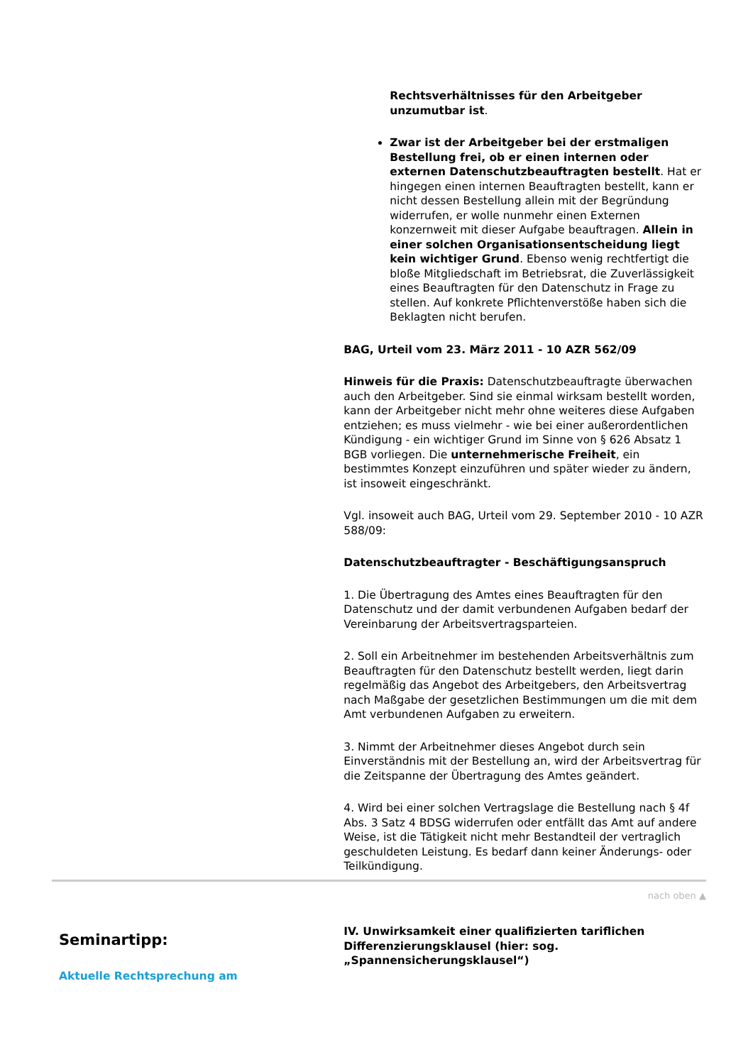Rechtsverhältnisses für den Arbeitgeber unzumutbar ist.
Zwar ist der Arbeitgeber bei der erstmaligen Bestellung frei, ob er einen internen oder externen Datenschutzbeauftragten bestellt. Hat er hingegen einen internen Beauftragten bestellt, kann er nicht dessen Bestellung allein mit der Begründung widerrufen, er wolle nunmehr einen Externen konzernweit mit dieser Aufgabe beauftragen. Allein in einer solchen Organisationsentscheidung liegt kein wichtiger Grund. Ebenso wenig rechtfertigt die bloße Mitgliedschaft im Betriebsrat, die Zuverlässigkeit eines Beauftragten für den Datenschutz in Frage zu stellen. Auf konkrete Pflichtenverstöße haben sich die Beklagten nicht berufen.
BAG, Urteil vom 23. März 2011 - 10 AZR 562/09
Hinweis für die Praxis: Datenschutzbeauftragte überwachen auch den Arbeitgeber. Sind sie einmal wirksam bestellt worden, kann der Arbeitgeber nicht mehr ohne weiteres diese Aufgaben entziehen; es muss vielmehr - wie bei einer außerordentlichen Kündigung - ein wichtiger Grund im Sinne von § 626 Absatz 1 BGB vorliegen. Die unternehmerische Freiheit, ein bestimmtes Konzept einzuführen und später wieder zu ändern, ist insoweit eingeschränkt.
Vgl. insoweit auch BAG, Urteil vom 29. September 2010 - 10 AZR 588/09:
Datenschutzbeauftragter - Beschäftigungsanspruch
1. Die Übertragung des Amtes eines Beauftragten für den Datenschutz und der damit verbundenen Aufgaben bedarf der Vereinbarung der Arbeitsvertragsparteien.
2. Soll ein Arbeitnehmer im bestehenden Arbeitsverhältnis zum Beauftragten für den Datenschutz bestellt werden, liegt darin regelmäßig das Angebot des Arbeitgebers, den Arbeitsvertrag nach Maßgabe der gesetzlichen Bestimmungen um die mit dem Amt verbundenen Aufgaben zu erweitern.
3. Nimmt der Arbeitnehmer dieses Angebot durch sein Einverständnis mit der Bestellung an, wird der Arbeitsvertrag für die Zeitspanne der Übertragung des Amtes geändert.
4. Wird bei einer solchen Vertragslage die Bestellung nach § 4f Abs. 3 Satz 4 BDSG widerrufen oder entfällt das Amt auf andere Weise, ist die Tätigkeit nicht mehr Bestandteil der vertraglich geschuldeten Leistung. Es bedarf dann keiner Änderungs- oder Teilkündigung.
nach oben ▲
Seminartipp:
Aktuelle Rechtsprechung am
IV. Unwirksamkeit einer qualifizierten tariflichen Differenzierungsklausel (hier: sog. „Spannensicherungsklausel“)